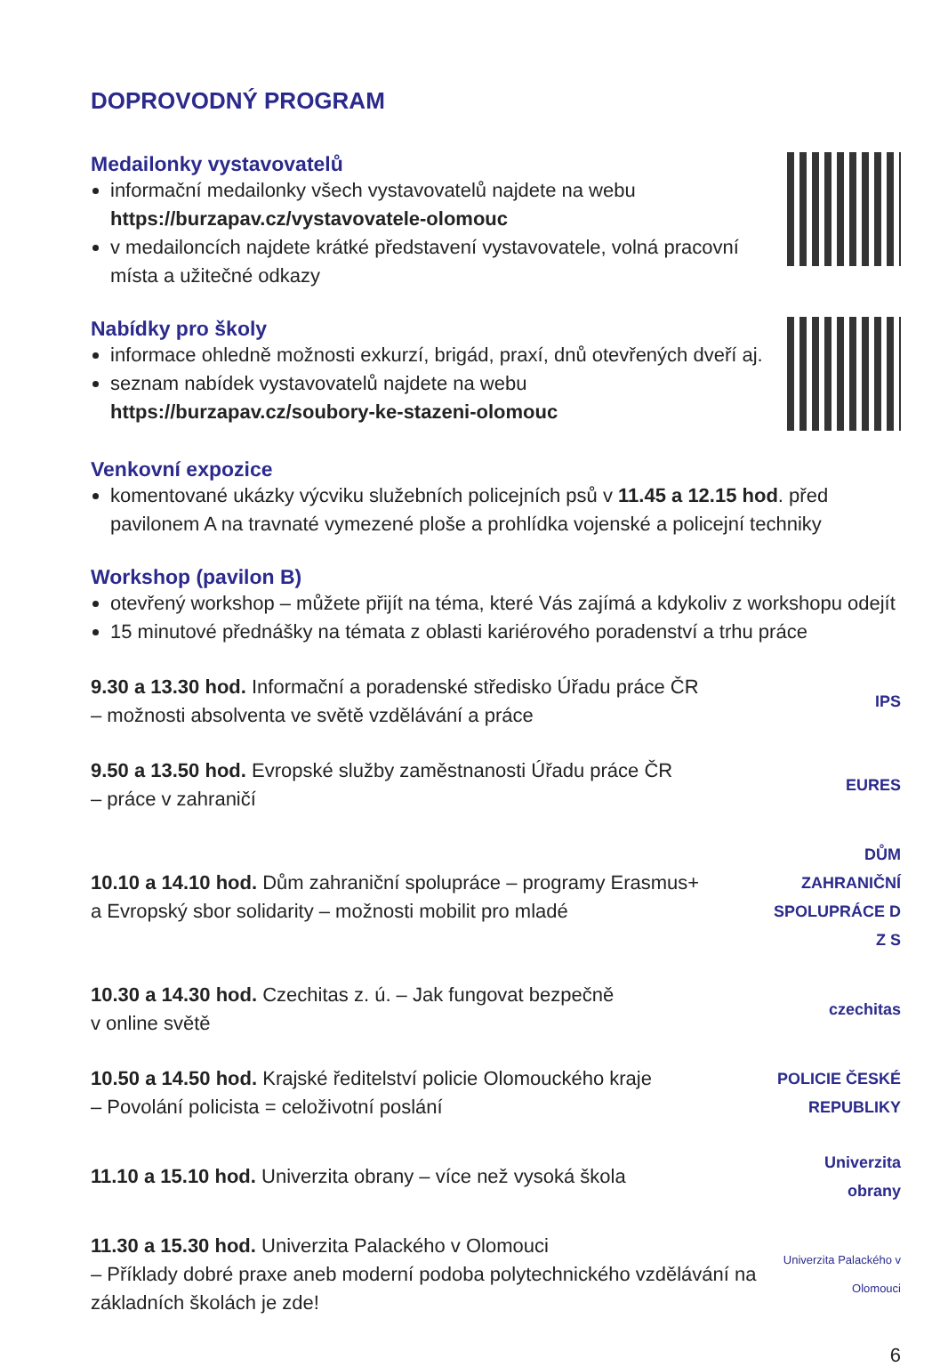DOPROVODNÝ PROGRAM
Medailonky vystavovatelů
informační medailonky všech vystavovatelů najdete na webu https://burzapav.cz/vystavovatele-olomouc
v medailoncích najdete krátké představení vystavovatele, volná pracovní místa a užitečné odkazy
Nabídky pro školy
informace ohledně možnosti exkurzí, brigád, praxí, dnů otevřených dveří aj.
seznam nabídek vystavovatelů najdete na webu https://burzapav.cz/soubory-ke-stazeni-olomouc
Venkovní expozice
komentované ukázky výcviku služebních policejních psů v 11.45 a 12.15 hod. před pavilonem A na travnaté vymezené ploše a prohlídka vojenské a policejní techniky
Workshop (pavilon B)
otevřený workshop – můžete přijít na téma, které Vás zajímá a kdykoliv z workshopu odejít
15 minutové přednášky na témata z oblasti kariérového poradenství a trhu práce
9.30 a 13.30 hod. Informační a poradenské středisko Úřadu práce ČR
– možnosti absolventa ve světě vzdělávání a práce
IPS
9.50 a 13.50 hod. Evropské služby zaměstnanosti Úřadu práce ČR
– práce v zahraničí
EURES
10.10 a 14.10 hod. Dům zahraniční spolupráce – programy Erasmus+
a Evropský sbor solidarity – možnosti mobilit pro mladé
DŮM ZAHRANIČNÍ SPOLUPRÁCE D Z S
10.30 a 14.30 hod. Czechitas z. ú. – Jak fungovat bezpečně
v online světě
czechitas
10.50 a 14.50 hod. Krajské ředitelství policie Olomouckého kraje
– Povolání policista = celoživotní poslání
POLICIE ČESKÉ REPUBLIKY
11.10 a 15.10 hod. Univerzita obrany – více než vysoká škola
Univerzita obrany
11.30 a 15.30 hod. Univerzita Palackého v Olomouci
– Příklady dobré praxe aneb moderní podoba polytechnického vzdělávání na základních školách je zde!
Univerzita Palackého v Olomouci
6